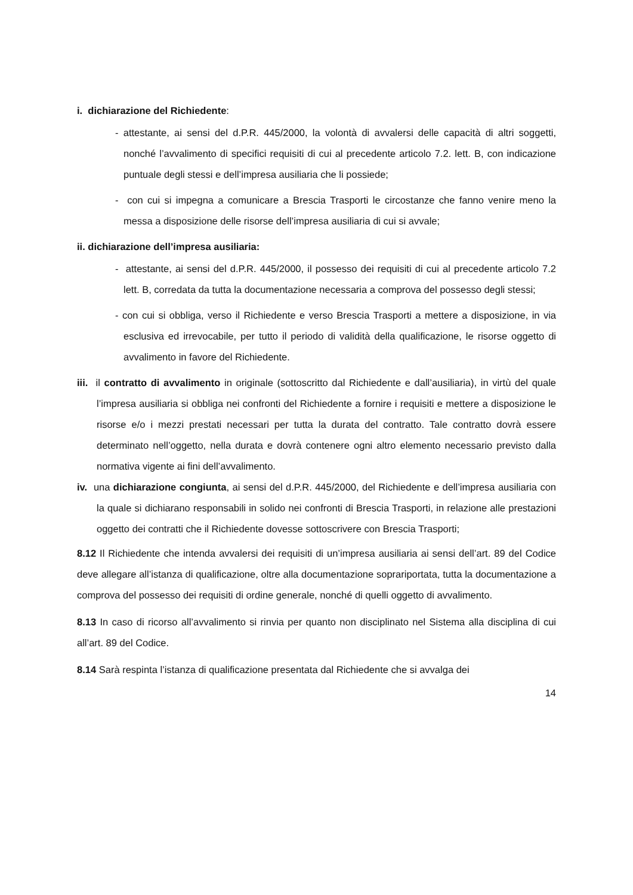i. dichiarazione del Richiedente:
- attestante, ai sensi del d.P.R. 445/2000, la volontà di avvalersi delle capacità di altri soggetti, nonché l’avvalimento di specifici requisiti di cui al precedente articolo 7.2. lett. B, con indicazione puntuale degli stessi e dell’impresa ausiliaria che li possiede;
- con cui si impegna a comunicare a Brescia Trasporti le circostanze che fanno venire meno la messa a disposizione delle risorse dell’impresa ausiliaria di cui si avvale;
ii. dichiarazione dell’impresa ausiliaria:
- attestante, ai sensi del d.P.R. 445/2000, il possesso dei requisiti di cui al precedente articolo 7.2 lett. B, corredata da tutta la documentazione necessaria a comprova del possesso degli stessi;
- con cui si obbliga, verso il Richiedente e verso Brescia Trasporti a mettere a disposizione, in via esclusiva ed irrevocabile, per tutto il periodo di validità della qualificazione, le risorse oggetto di avvalimento in favore del Richiedente.
iii. il contratto di avvalimento in originale (sottoscritto dal Richiedente e dall’ausiliaria), in virtù del quale l’impresa ausiliaria si obbliga nei confronti del Richiedente a fornire i requisiti e mettere a disposizione le risorse e/o i mezzi prestati necessari per tutta la durata del contratto. Tale contratto dovrà essere determinato nell’oggetto, nella durata e dovrà contenere ogni altro elemento necessario previsto dalla normativa vigente ai fini dell’avvalimento.
iv. una dichiarazione congiunta, ai sensi del d.P.R. 445/2000, del Richiedente e dell’impresa ausiliaria con la quale si dichiarano responsabili in solido nei confronti di Brescia Trasporti, in relazione alle prestazioni oggetto dei contratti che il Richiedente dovesse sottoscrivere con Brescia Trasporti;
8.12 Il Richiedente che intenda avvalersi dei requisiti di un’impresa ausiliaria ai sensi dell’art. 89 del Codice deve allegare all’istanza di qualificazione, oltre alla documentazione soprariportata, tutta la documentazione a comprova del possesso dei requisiti di ordine generale, nonché di quelli oggetto di avvalimento.
8.13 In caso di ricorso all’avvalimento si rinvia per quanto non disciplinato nel Sistema alla disciplina di cui all’art. 89 del Codice.
8.14 Sarà respinta l’istanza di qualificazione presentata dal Richiedente che si avvalga dei
14